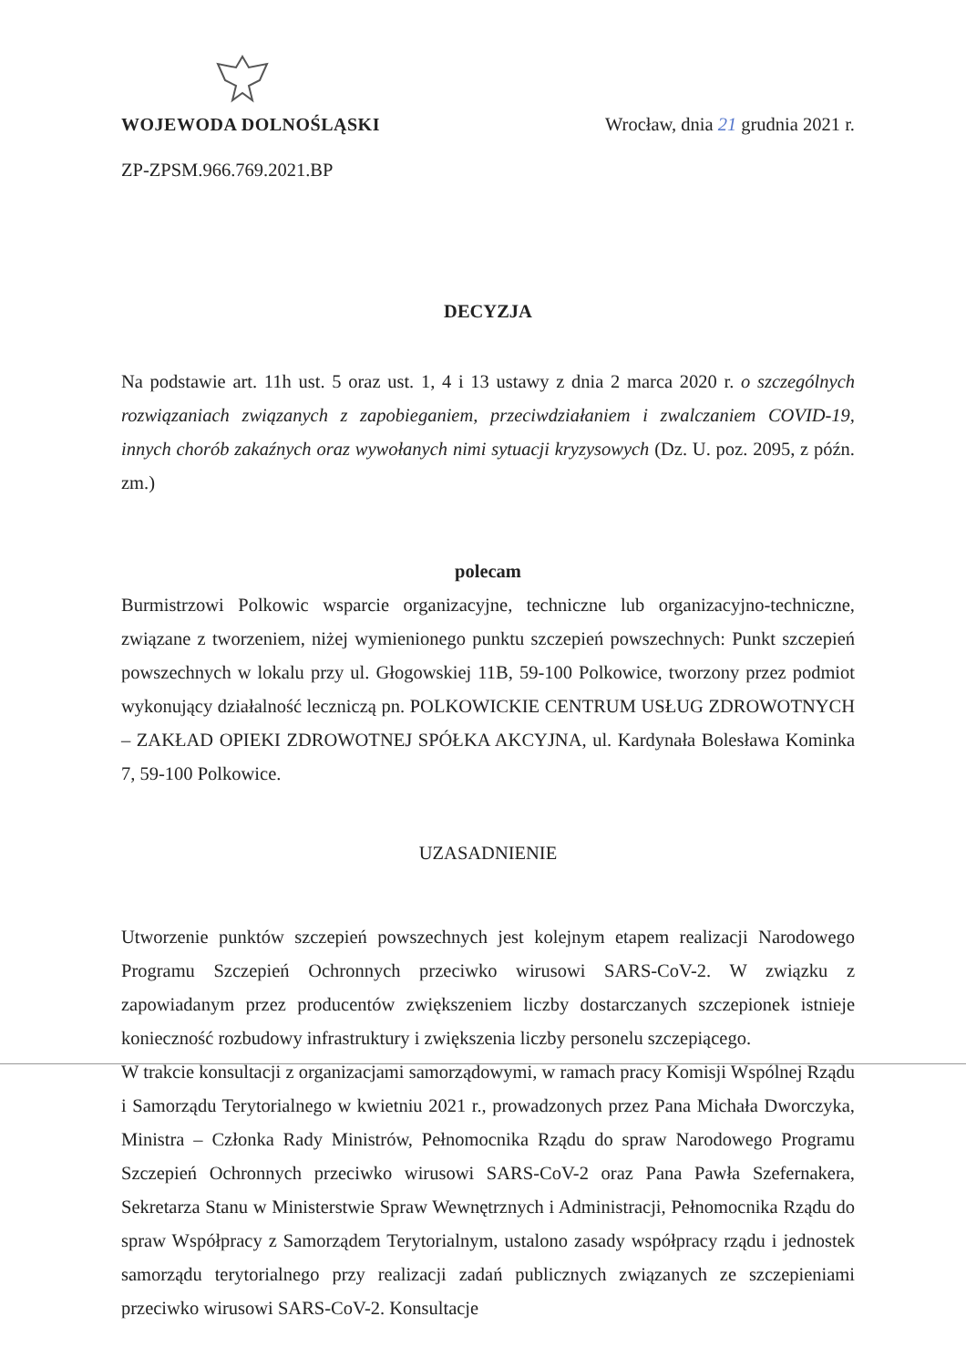WOJEWODA DOLNOŚLĄSKI Wrocław, dnia 21 grudnia 2021 r.
ZP-ZPSM.966.769.2021.BP
DECYZJA
Na podstawie art. 11h ust. 5 oraz ust. 1, 4 i 13 ustawy z dnia 2 marca 2020 r. o szczególnych rozwiązaniach związanych z zapobieganiem, przeciwdziałaniem i zwalczaniem COVID-19, innych chorób zakaźnych oraz wywołanych nimi sytuacji kryzysowych (Dz. U. poz. 2095, z późn. zm.)
polecam
Burmistrzowi Polkowic wsparcie organizacyjne, techniczne lub organizacyjno-techniczne, związane z tworzeniem, niżej wymienionego punktu szczepień powszechnych: Punkt szczepień powszechnych w lokalu przy ul. Głogowskiej 11B, 59-100 Polkowice, tworzony przez podmiot wykonujący działalność leczniczą pn. POLKOWICKIE CENTRUM USŁUG ZDROWOTNYCH – ZAKŁAD OPIEKI ZDROWOTNEJ SPÓŁKA AKCYJNA, ul. Kardynała Bolesława Kominka 7, 59-100 Polkowice.
UZASADNIENIE
Utworzenie punktów szczepień powszechnych jest kolejnym etapem realizacji Narodowego Programu Szczepień Ochronnych przeciwko wirusowi SARS-CoV-2. W związku z zapowiadanym przez producentów zwiększeniem liczby dostarczanych szczepionek istnieje konieczność rozbudowy infrastruktury i zwiększenia liczby personelu szczepiącego.
W trakcie konsultacji z organizacjami samorządowymi, w ramach pracy Komisji Wspólnej Rządu i Samorządu Terytorialnego w kwietniu 2021 r., prowadzonych przez Pana Michała Dworczyka, Ministra – Członka Rady Ministrów, Pełnomocnika Rządu do spraw Narodowego Programu Szczepień Ochronnych przeciwko wirusowi SARS-CoV-2 oraz Pana Pawła Szefernakera, Sekretarza Stanu w Ministerstwie Spraw Wewnętrznych i Administracji, Pełnomocnika Rządu do spraw Współpracy z Samorządem Terytorialnym, ustalono zasady współpracy rządu i jednostek samorządu terytorialnego przy realizacji zadań publicznych związanych ze szczepieniami przeciwko wirusowi SARS-CoV-2. Konsultacje